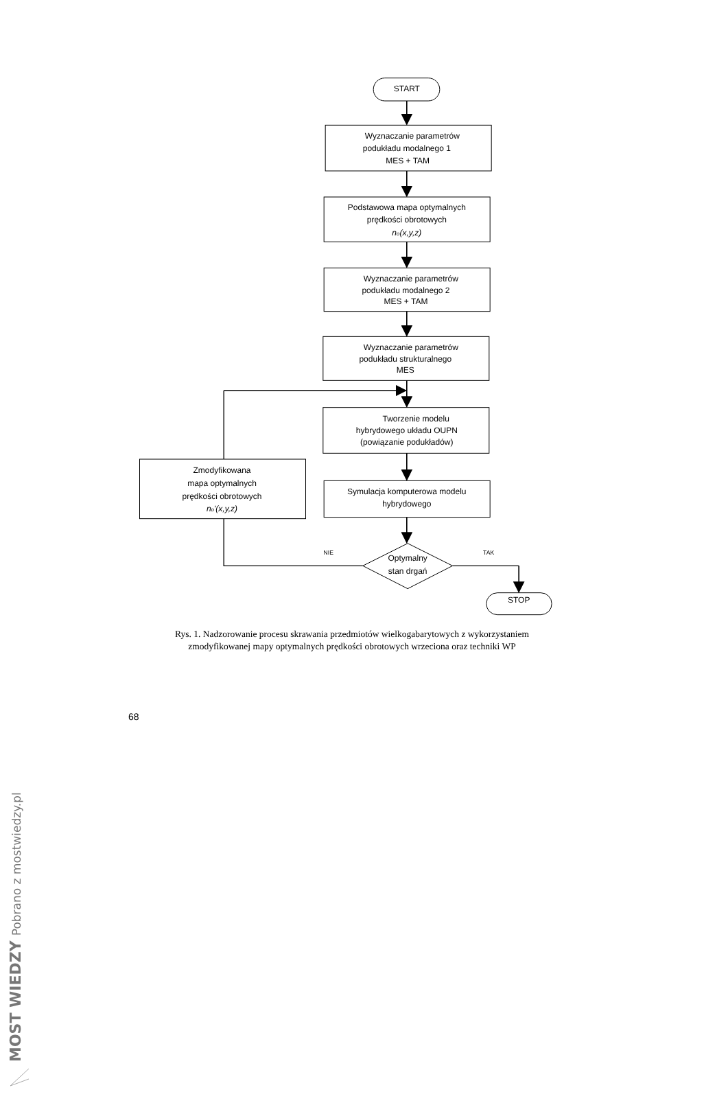START
Wyznaczanie parametrów
podukładu modalnego 1
MES + TAM
Podstawowa mapa optymalnych
prędkości obrotowych
no(x,y,z)
Wyznaczanie parametrów
podukładu modalnego 2
MES + TAM
Wyznaczanie parametrów
podukładu strukturalnego
MES
Tworzenie modelu
hybrydowego układu OUPN
(powiązanie podukładów)
Zmodyfikowana
mapa optymalnych
prędkości obrotowych
no'(x,y,z)
Symulacja komputerowa modelu
hybrydowego
NIE
TAK
Optymalny
stan drgań
STOP
Rys. 1. Nadzorowanie procesu skrawania przedmiotów wielkogabarytowych z wykorzystaniem zmodyfikowanej mapy optymalnych prędkości obrotowych wrzeciona oraz techniki WP
68
MOST WIEDZY Pobrano z mostwiedzy.pl